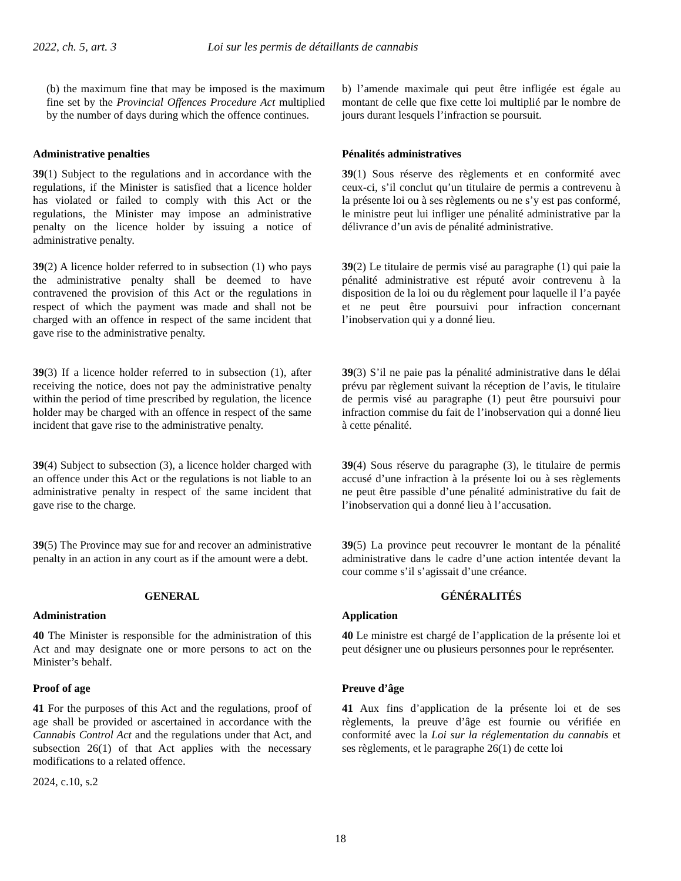2022, ch. 5, art. 3 Loi sur les permis de détaillants de cannabis
(b) the maximum fine that may be imposed is the maximum fine set by the Provincial Offences Procedure Act multiplied by the number of days during which the offence continues.
b) l’amende maximale qui peut être infligée est égale au montant de celle que fixe cette loi multiplié par le nombre de jours durant lesquels l’infraction se poursuit.
Administrative penalties Pénalités administratives
39(1) Subject to the regulations and in accordance with the regulations, if the Minister is satisfied that a licence holder has violated or failed to comply with this Act or the regulations, the Minister may impose an administrative penalty on the licence holder by issuing a notice of administrative penalty.
39(1) Sous réserve des règlements et en conformité avec ceux-ci, s’il conclut qu’un titulaire de permis a contrevenu à la présente loi ou à ses règlements ou ne s’y est pas conformé, le ministre peut lui infliger une pénalité administrative par la délivrance d’un avis de pénalité administrative.
39(2) A licence holder referred to in subsection (1) who pays the administrative penalty shall be deemed to have contravened the provision of this Act or the regulations in respect of which the payment was made and shall not be charged with an offence in respect of the same incident that gave rise to the administrative penalty.
39(2) Le titulaire de permis visé au paragraphe (1) qui paie la pénalité administrative est réputé avoir contrevenu à la disposition de la loi ou du règlement pour laquelle il l’a payée et ne peut être poursuivi pour infraction concernant l’inobservation qui y a donné lieu.
39(3) If a licence holder referred to in subsection (1), after receiving the notice, does not pay the administrative penalty within the period of time prescribed by regulation, the licence holder may be charged with an offence in respect of the same incident that gave rise to the administrative penalty.
39(3) S’il ne paie pas la pénalité administrative dans le délai prévu par règlement suivant la réception de l’avis, le titulaire de permis visé au paragraphe (1) peut être poursuivi pour infraction commise du fait de l’inobservation qui a donné lieu à cette pénalité.
39(4) Subject to subsection (3), a licence holder charged with an offence under this Act or the regulations is not liable to an administrative penalty in respect of the same incident that gave rise to the charge.
39(4) Sous réserve du paragraphe (3), le titulaire de permis accusé d’une infraction à la présente loi ou à ses règlements ne peut être passible d’une pénalité administrative du fait de l’inobservation qui a donné lieu à l’accusation.
39(5) The Province may sue for and recover an administrative penalty in an action in any court as if the amount were a debt.
39(5) La province peut recouvrer le montant de la pénalité administrative dans le cadre d’une action intentée devant la cour comme s’il s’agissait d’une créance.
GENERAL GÉNÉRALITÉS
Administration Application
40 The Minister is responsible for the administration of this Act and may designate one or more persons to act on the Minister’s behalf.
40 Le ministre est chargé de l’application de la présente loi et peut désigner une ou plusieurs personnes pour le représenter.
Proof of age Preuve d’âge
41 For the purposes of this Act and the regulations, proof of age shall be provided or ascertained in accordance with the Cannabis Control Act and the regulations under that Act, and subsection 26(1) of that Act applies with the necessary modifications to a related offence.
2024, c.10, s.2
41 Aux fins d’application de la présente loi et de ses règlements, la preuve d’âge est fournie ou vérifiée en conformité avec la Loi sur la réglementation du cannabis et ses règlements, et le paragraphe 26(1) de cette loi
18